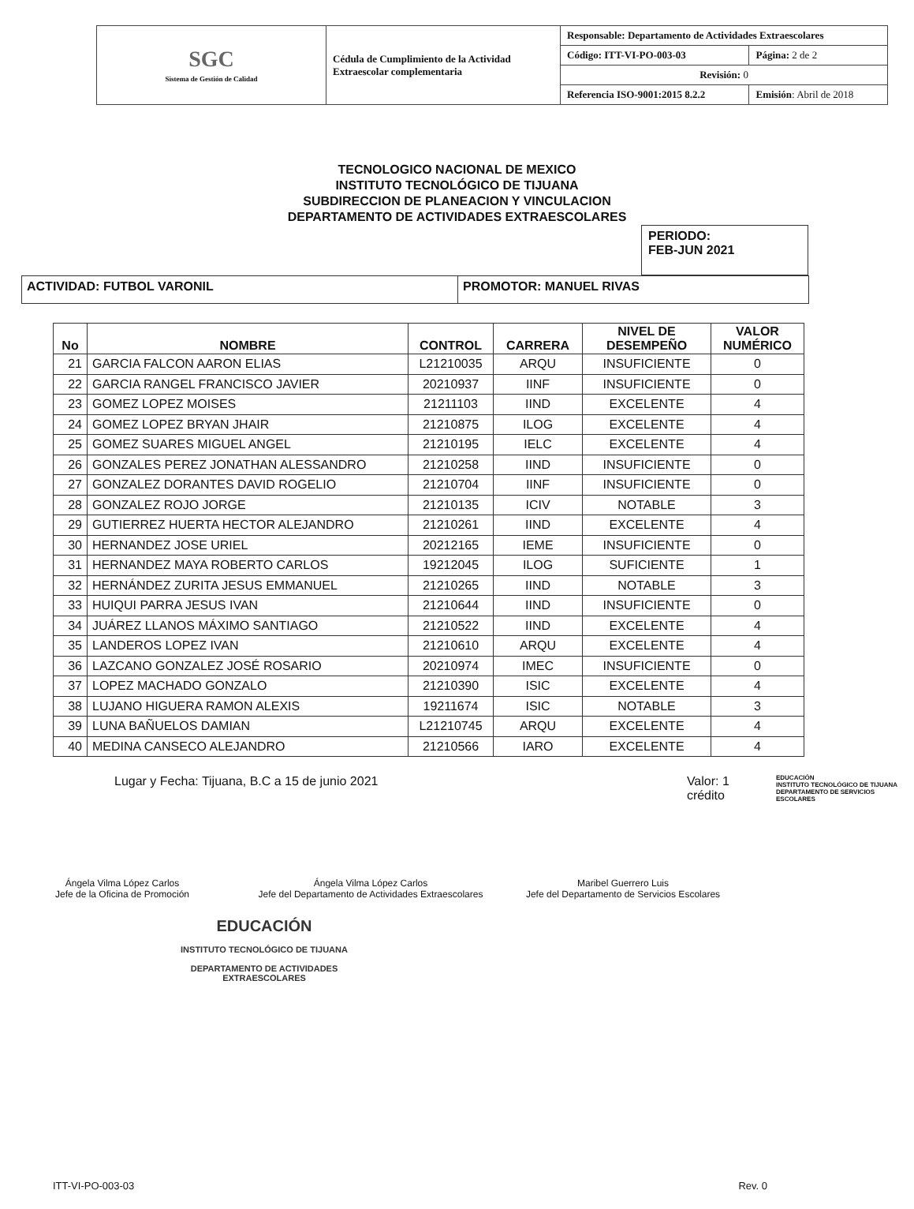| SGC Sistema de Gestión de Calidad | Cédula de Cumplimiento de la Actividad Extraescolar complementaria | Responsable: Departamento de Actividades Extraescolares | |
| | | Código: ITT-VI-PO-003-03 | Página: 2 de 2 |
| | | Revisión: 0 | |
| | | Referencia ISO-9001:2015 8.2.2 | Emisión : Abril de 2018 |
TECNOLOGICO NACIONAL DE MEXICO
INSTITUTO TECNOLÓGICO DE TIJUANA
SUBDIRECCION DE PLANEACION Y VINCULACION
DEPARTAMENTO DE ACTIVIDADES EXTRAESCOLARES
PERIODO:
FEB-JUN 2021
| ACTIVIDAD: FUTBOL VARONIL | PROMOTOR: MANUEL RIVAS |
| No | NOMBRE | CONTROL | CARRERA | NIVEL DE DESEMPEÑO | VALOR NUMÉRICO |
| --- | --- | --- | --- | --- | --- |
| 21 | GARCIA FALCON AARON ELIAS | L21210035 | ARQU | INSUFICIENTE | 0 |
| 22 | GARCIA RANGEL FRANCISCO JAVIER | 20210937 | IINF | INSUFICIENTE | 0 |
| 23 | GOMEZ LOPEZ MOISES | 21211103 | IIND | EXCELENTE | 4 |
| 24 | GOMEZ LOPEZ BRYAN JHAIR | 21210875 | ILOG | EXCELENTE | 4 |
| 25 | GOMEZ SUARES MIGUEL ANGEL | 21210195 | IELC | EXCELENTE | 4 |
| 26 | GONZALES PEREZ JONATHAN ALESSANDRO | 21210258 | IIND | INSUFICIENTE | 0 |
| 27 | GONZALEZ DORANTES DAVID ROGELIO | 21210704 | IINF | INSUFICIENTE | 0 |
| 28 | GONZALEZ ROJO JORGE | 21210135 | ICIV | NOTABLE | 3 |
| 29 | GUTIERREZ HUERTA HECTOR ALEJANDRO | 21210261 | IIND | EXCELENTE | 4 |
| 30 | HERNANDEZ JOSE URIEL | 20212165 | IEME | INSUFICIENTE | 0 |
| 31 | HERNANDEZ MAYA ROBERTO CARLOS | 19212045 | ILOG | SUFICIENTE | 1 |
| 32 | HERNÁNDEZ ZURITA JESUS EMMANUEL | 21210265 | IIND | NOTABLE | 3 |
| 33 | HUIQUI PARRA JESUS IVAN | 21210644 | IIND | INSUFICIENTE | 0 |
| 34 | JUÁREZ LLANOS MÁXIMO SANTIAGO | 21210522 | IIND | EXCELENTE | 4 |
| 35 | LANDEROS LOPEZ IVAN | 21210610 | ARQU | EXCELENTE | 4 |
| 36 | LAZCANO GONZALEZ JOSÉ ROSARIO | 20210974 | IMEC | INSUFICIENTE | 0 |
| 37 | LOPEZ MACHADO GONZALO | 21210390 | ISIC | EXCELENTE | 4 |
| 38 | LUJANO HIGUERA RAMON ALEXIS | 19211674 | ISIC | NOTABLE | 3 |
| 39 | LUNA BAÑUELOS DAMIAN | L21210745 | ARQU | EXCELENTE | 4 |
| 40 | MEDINA CANSECO ALEJANDRO | 21210566 | IARO | EXCELENTE | 4 |
Lugar y Fecha: Tijuana, B.C a 15 de junio 2021 Valor: 1 crédito
EDUCACIÓN
INSTITUTO TECNOLÓGICO DE TIJUANA
DEPARTAMENTO DE SERVICIOS ESCOLARES
Ángela Vilma López Carlos
Jefe de la Oficina de Promoción
Ángela Vilma López Carlos
Jefe del Departamento de Actividades Extraescolares
Maribel Guerrero Luis
Jefe del Departamento de Servicios Escolares
EDUCACIÓN
INSTITUTO TECNOLÓGICO DE TIJUANA
DEPARTAMENTO DE ACTIVIDADES
EXTRAESCOLARES
ITT-VI-PO-003-03 Rev. 0